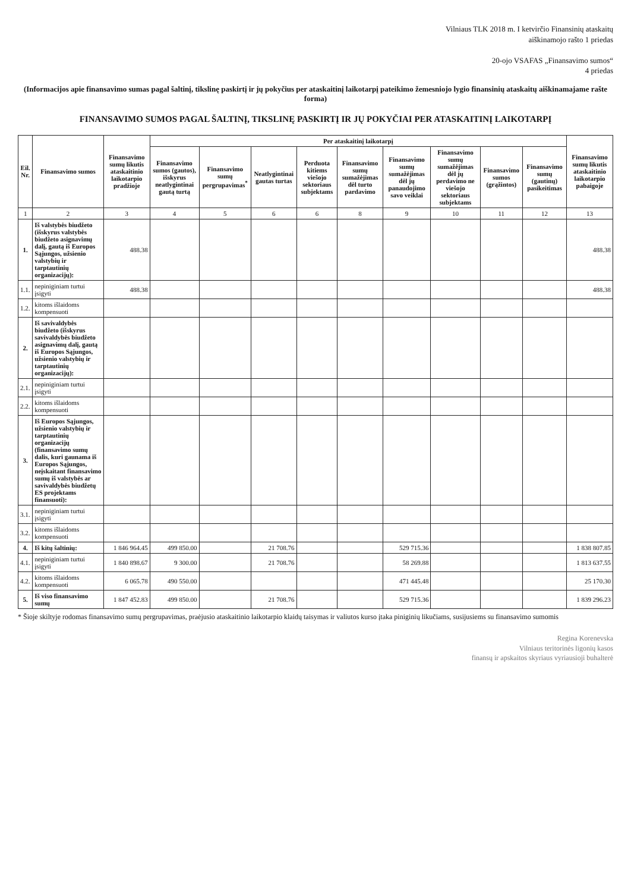Vilniaus TLK 2018 m. I ketvirčio Finansinių ataskaitų
aiškinamojo rašto 1 priedas
20-ojo VSAFAS „Finansavimo sumos“
4 priedas
(Informacijos apie finansavimo sumas pagal šaltinį, tikslinę paskirtį ir jų pokyčius per ataskaitinį laikotarpį pateikimo žemesniojo lygio finansinių ataskaitų aiškinamajame rašte forma)
FINANSAVIMO SUMOS PAGAL ŠALTINĮ, TIKSLINĘ PASKIRTĮ IR JŲ POKYČIAI PER ATASKAITINĮ LAIKOTARPĮ
| Eil. Nr. | Finansavimo sumos | Finansavimo sumų likutis ataskaitinio laikotarpio pradžioje | Per ataskaitinį laikotarpį | | | | | | | | | Finansavimo sumų likutis ataskaitinio laikotarpio pabaigoje |
| --- | --- | --- | --- | --- | --- | --- | --- | --- | --- | --- | --- | --- |
| | | | Finansavimo sumos (gautos), išskyrus neatlygintinai gautą turtą | Finansavimo sumų pergrupavimas<sup>*</sup> | Neatlygintinai gautas turtas | Perduota kitiems viešojo sektoriaus subjektams | Finansavimo sumų sumažėjimas dėl turto pardavimo | Finansavimo sumų sumažėjimas dėl jų panaudojimo savo veiklai | Finansavimo sumų sumažėjimas dėl jų perdavimo ne viešojo sektoriaus subjektams | Finansavimo sumos (grąžintos) | Finansavimo sumų (gautinų) pasikeitimas | |
| 1 | 2 | 3 | 4 | 5 | 6 | 6 | 8 | 9 | 10 | 11 | 12 | 13 |
| 1. | Iš valstybės biudžeto (išskyrus valstybės biudžeto asignavimų dalį, gautą iš Europos Sąjungos, užsienio valstybių ir tarptautinių organizacijų): | 488.38 | | | | | | | | | | 488.38 |
| 1.1. | nepiniginiam turtui įsigyti | 488.38 | | | | | | | | | | 488.38 |
| 1.2. | kitoms išlaidoms kompensuoti | | | | | | | | | | | |
| 2. | Iš savivaldybės biudžeto (išskyrus savivaldybės biudžeto asignavimų dalį, gautą iš Europos Sąjungos, užsienio valstybių ir tarptautinių organizacijų): | | | | | | | | | | | |
| 2.1. | nepiniginiam turtui įsigyti | | | | | | | | | | | |
| 2.2. | kitoms išlaidoms kompensuoti | | | | | | | | | | | |
| 3. | Iš Europos Sąjungos, užsienio valstybių ir tarptautinių organizacijų (finansavimo sumų dalis, kuri gaunama iš Europos Sąjungos, neįskaitant finansavimo sumų iš valstybės ar savivaldybės biudžetų ES projektams finansuoti): | | | | | | | | | | | |
| 3.1. | nepiniginiam turtui įsigyti | | | | | | | | | | | |
| 3.2. | kitoms išlaidoms kompensuoti | | | | | | | | | | | |
| 4. | Iš kitų šaltinių: | 1 846 964.45 | 499 850.00 | | 21 708.76 | | | 529 715.36 | | | | 1 838 807.85 |
| 4.1. | nepiniginiam turtui įsigyti | 1 840 898.67 | 9 300.00 | | 21 708.76 | | | 58 269.88 | | | | 1 813 637.55 |
| 4.2. | kitoms išlaidoms kompensuoti | 6 065.78 | 490 550.00 | | | | | 471 445.48 | | | | 25 170.30 |
| 5. | Iš viso finansavimo sumų | 1 847 452.83 | 499 850.00 | | 21 708.76 | | | 529 715.36 | | | | 1 839 296.23 |
* Šioje skiltyje rodomas finansavimo sumų pergrupavimas, praėjusio ataskaitinio laikotarpio klaidų taisymas ir valiutos kurso įtaka piniginių likučiams, susijusiems su finansavimo sumomis
Regina Korenevska
Vilniaus teritorinės ligonių kasos
finansų ir apskaitos skyriaus vyriausioji buhalterė